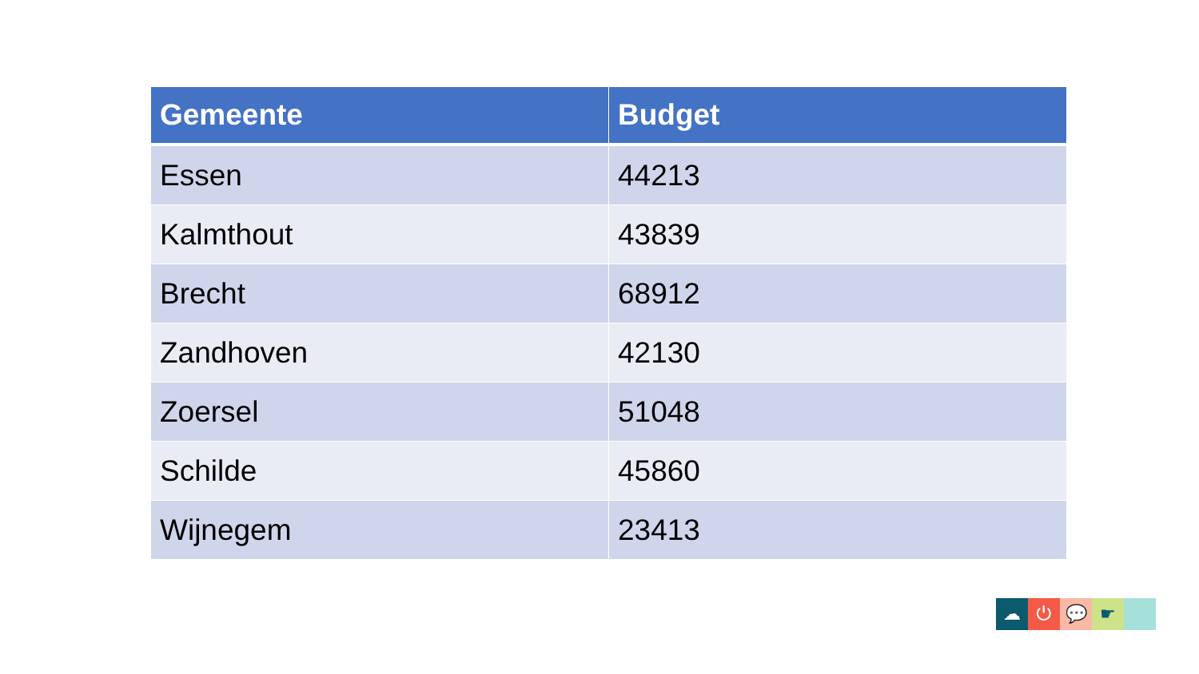| Gemeente | Budget |
| --- | --- |
| Essen | 44213 |
| Kalmthout | 43839 |
| Brecht | 68912 |
| Zandhoven | 42130 |
| Zoersel | 51048 |
| Schilde | 45860 |
| Wijnegem | 23413 |
☁ ⏻ 💬 ☛